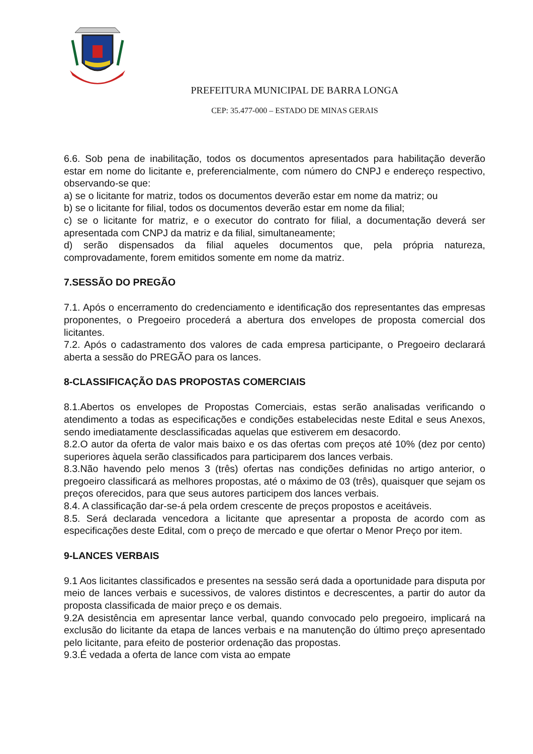PREFEITURA MUNICIPAL DE BARRA LONGA
CEP: 35.477-000 – ESTADO DE MINAS GERAIS
6.6. Sob pena de inabilitação, todos os documentos apresentados para habilitação deverão estar em nome do licitante e, preferencialmente, com número do CNPJ e endereço respectivo, observando-se que:
a) se o licitante for matriz, todos os documentos deverão estar em nome da matriz; ou
b) se o licitante for filial, todos os documentos deverão estar em nome da filial;
c) se o licitante for matriz, e o executor do contrato for filial, a documentação deverá ser apresentada com CNPJ da matriz e da filial, simultaneamente;
d) serão dispensados da filial aqueles documentos que, pela própria natureza, comprovadamente, forem emitidos somente em nome da matriz.
7.SESSÃO DO PREGÃO
7.1. Após o encerramento do credenciamento e identificação dos representantes das empresas proponentes, o Pregoeiro procederá a abertura dos envelopes de proposta comercial dos licitantes.
7.2. Após o cadastramento dos valores de cada empresa participante, o Pregoeiro declarará aberta a sessão do PREGÃO para os lances.
8-CLASSIFICAÇÃO DAS PROPOSTAS COMERCIAIS
8.1.Abertos os envelopes de Propostas Comerciais, estas serão analisadas verificando o atendimento a todas as especificações e condições estabelecidas neste Edital e seus Anexos, sendo imediatamente desclassificadas aquelas que estiverem em desacordo.
8.2.O autor da oferta de valor mais baixo e os das ofertas com preços até 10% (dez por cento) superiores àquela serão classificados para participarem dos lances verbais.
8.3.Não havendo pelo menos 3 (três) ofertas nas condições definidas no artigo anterior, o pregoeiro classificará as melhores propostas, até o máximo de 03 (três), quaisquer que sejam os preços oferecidos, para que seus autores participem dos lances verbais.
8.4. A classificação dar-se-á pela ordem crescente de preços propostos e aceitáveis.
8.5. Será declarada vencedora a licitante que apresentar a proposta de acordo com as especificações deste Edital, com o preço de mercado e que ofertar o Menor Preço por item.
9-LANCES VERBAIS
9.1 Aos licitantes classificados e presentes na sessão será dada a oportunidade para disputa por meio de lances verbais e sucessivos, de valores distintos e decrescentes, a partir do autor da proposta classificada de maior preço e os demais.
9.2A desistência em apresentar lance verbal, quando convocado pelo pregoeiro, implicará na exclusão do licitante da etapa de lances verbais e na manutenção do último preço apresentado pelo licitante, para efeito de posterior ordenação das propostas.
9.3.É vedada a oferta de lance com vista ao empate